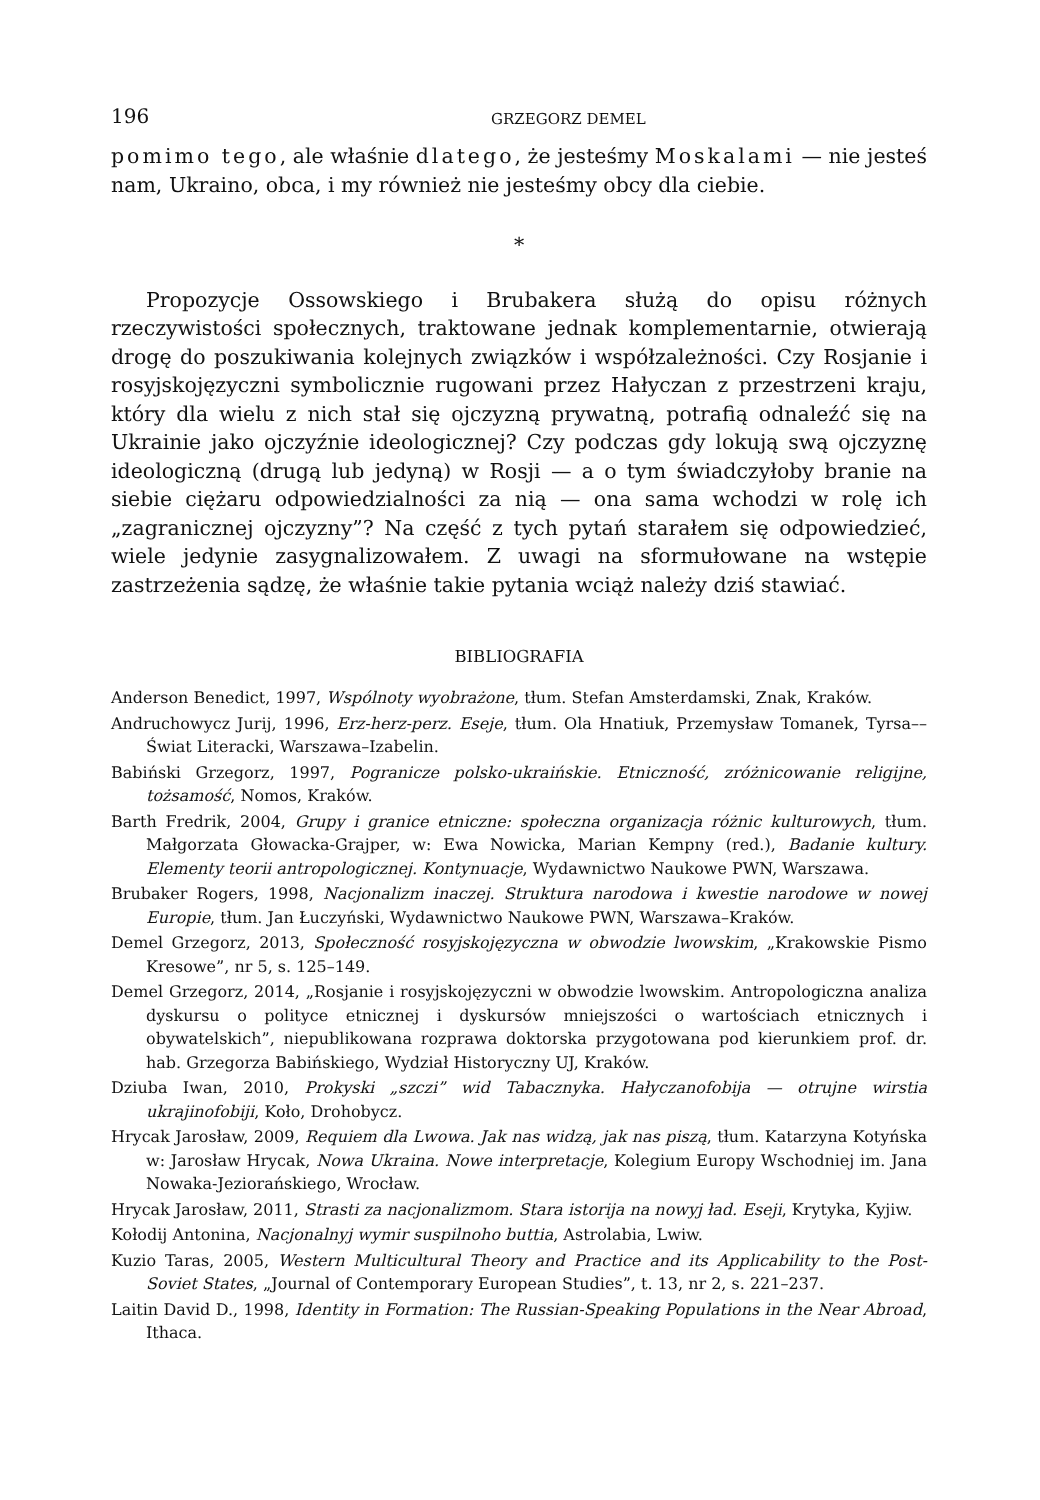196 GRZEGORZ DEMEL
pomimo tego, ale właśnie dlatego, że jesteśmy Moskalami — nie jesteś nam, Ukraino, obca, i my również nie jesteśmy obcy dla ciebie.
*
Propozycje Ossowskiego i Brubakera służą do opisu różnych rzeczywistości społecznych, traktowane jednak komplementarnie, otwierają drogę do poszukiwania kolejnych związków i współzależności. Czy Rosjanie i rosyjskojęzyczni symbolicznie rugowani przez Hałyczan z przestrzeni kraju, który dla wielu z nich stał się ojczyzną prywatną, potrafią odnaleźć się na Ukrainie jako ojczyźnie ideologicznej? Czy podczas gdy lokują swą ojczyznę ideologiczną (drugą lub jedyną) w Rosji — a o tym świadczyłoby branie na siebie ciężaru odpowiedzialności za nią — ona sama wchodzi w rolę ich „zagranicznej ojczyzny”? Na część z tych pytań starałem się odpowiedzieć, wiele jedynie zasygnalizowałem. Z uwagi na sformułowane na wstępie zastrzeżenia sądzę, że właśnie takie pytania wciąż należy dziś stawiać.
BIBLIOGRAFIA
Anderson Benedict, 1997, Wspólnoty wyobrażone, tłum. Stefan Amsterdamski, Znak, Kraków.
Andruchowycz Jurij, 1996, Erz-herz-perz. Eseje, tłum. Ola Hnatiuk, Przemysław Tomanek, Tyrsa––Świat Literacki, Warszawa–Izabelin.
Babiński Grzegorz, 1997, Pogranicze polsko-ukraińskie. Etniczność, zróżnicowanie religijne, tożsamość, Nomos, Kraków.
Barth Fredrik, 2004, Grupy i granice etniczne: społeczna organizacja różnic kulturowych, tłum. Małgorzata Głowacka-Grajper, w: Ewa Nowicka, Marian Kempny (red.), Badanie kultury. Elementy teorii antropologicznej. Kontynuacje, Wydawnictwo Naukowe PWN, Warszawa.
Brubaker Rogers, 1998, Nacjonalizm inaczej. Struktura narodowa i kwestie narodowe w nowej Europie, tłum. Jan Łuczyński, Wydawnictwo Naukowe PWN, Warszawa–Kraków.
Demel Grzegorz, 2013, Społeczność rosyjskojęzyczna w obwodzie lwowskim, „Krakowskie Pismo Kresowe”, nr 5, s. 125–149.
Demel Grzegorz, 2014, „Rosjanie i rosyjskojęzyczni w obwodzie lwowskim. Antropologiczna analiza dyskursu o polityce etnicznej i dyskursów mniejszości o wartościach etnicznych i obywatelskich”, niepublikowana rozprawa doktorska przygotowana pod kierunkiem prof. dr. hab. Grzegorza Babińskiego, Wydział Historyczny UJ, Kraków.
Dziuba Iwan, 2010, Prokyski „szczi” wid Tabacznyka. Hałyczanofobija — otrujne wirstia ukrajinofobiji, Koło, Drohobycz.
Hrycak Jarosław, 2009, Requiem dla Lwowa. Jak nas widzą, jak nas piszą, tłum. Katarzyna Kotyńska w: Jarosław Hrycak, Nowa Ukraina. Nowe interpretacje, Kolegium Europy Wschodniej im. Jana Nowaka-Jeziorańskiego, Wrocław.
Hrycak Jarosław, 2011, Strasti za nacjonalizmom. Stara istorija na nowyj ład. Eseji, Krytyka, Kyjiw.
Kołodij Antonina, Nacjonalnyj wymir suspilnoho buttia, Astrolabia, Lwiw.
Kuzio Taras, 2005, Western Multicultural Theory and Practice and its Applicability to the Post-Soviet States, „Journal of Contemporary European Studies”, t. 13, nr 2, s. 221–237.
Laitin David D., 1998, Identity in Formation: The Russian-Speaking Populations in the Near Abroad, Ithaca.